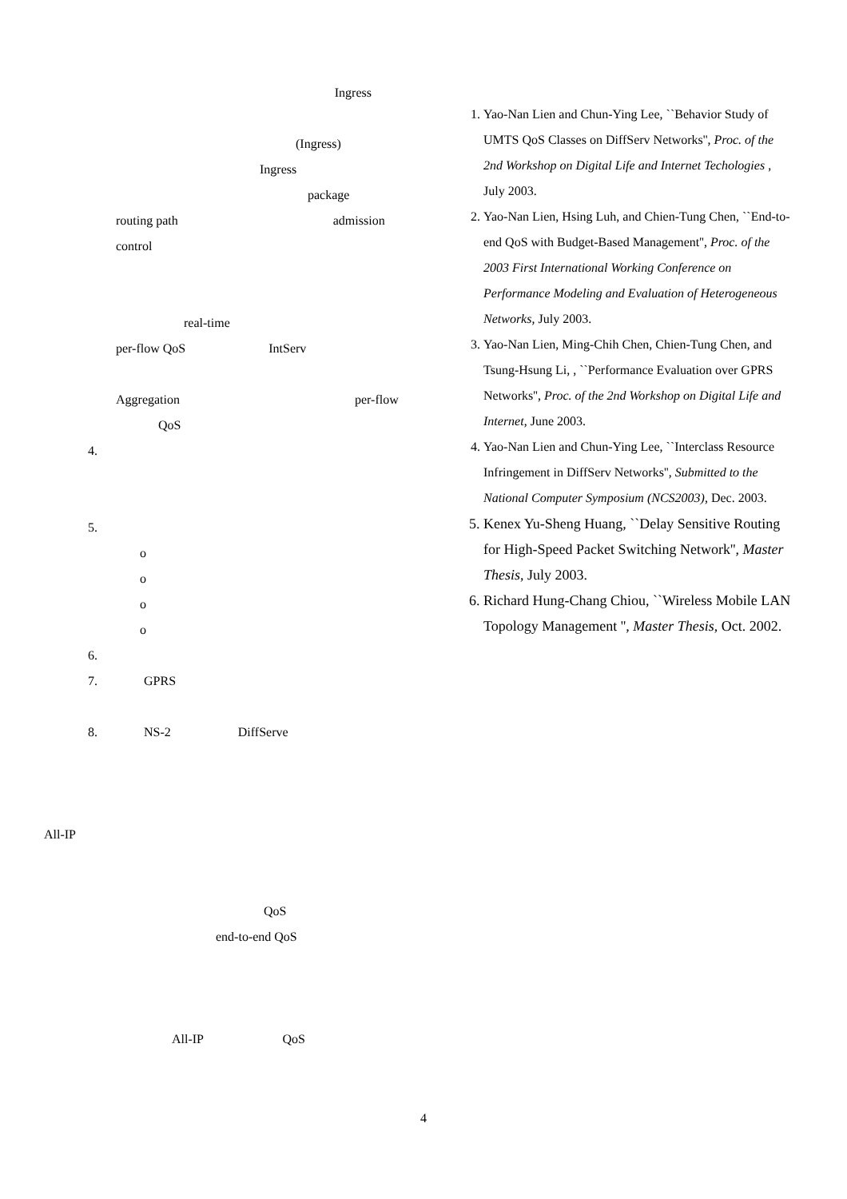Ingress
(Ingress)
Ingress
package
routing path admission
control
real-time
per-flow QoS IntServ
Aggregation per-flow
QoS
4.
5.
o
o
o
o
6.
7. GPRS
8. NS-2 DiffServe
All-IP
QoS
end-to-end QoS
All-IP QoS
1. Yao-Nan Lien and Chun-Ying Lee, ``Behavior Study of UMTS QoS Classes on DiffServ Networks'', Proc. of the 2nd Workshop on Digital Life and Internet Techologies , July 2003.
2. Yao-Nan Lien, Hsing Luh, and Chien-Tung Chen, ``End-to-end QoS with Budget-Based Management'', Proc. of the 2003 First International Working Conference on Performance Modeling and Evaluation of Heterogeneous Networks, July 2003.
3. Yao-Nan Lien, Ming-Chih Chen, Chien-Tung Chen, and Tsung-Hsung Li, , ``Performance Evaluation over GPRS Networks'', Proc. of the 2nd Workshop on Digital Life and Internet, June 2003.
4. Yao-Nan Lien and Chun-Ying Lee, ``Interclass Resource Infringement in DiffServ Networks'', Submitted to the National Computer Symposium (NCS2003), Dec. 2003.
5. Kenex Yu-Sheng Huang, ``Delay Sensitive Routing for High-Speed Packet Switching Network'', Master Thesis, July 2003.
6. Richard Hung-Chang Chiou, ``Wireless Mobile LAN Topology Management '', Master Thesis, Oct. 2002.
4